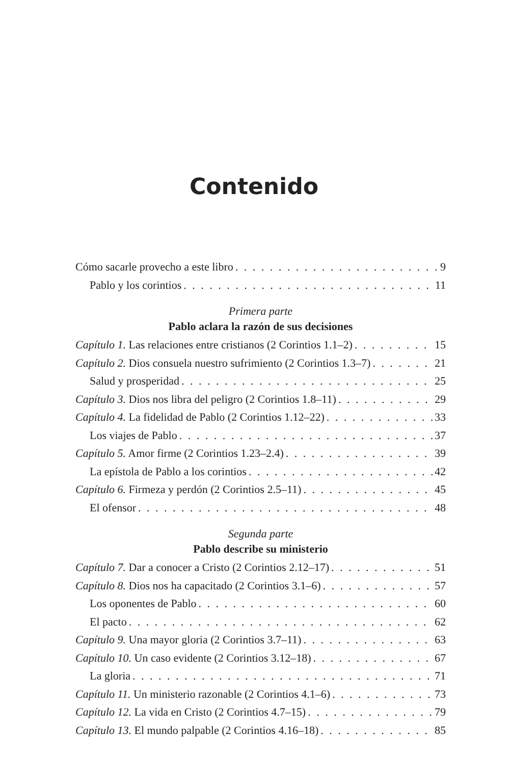Contenido
Cómo sacarle provecho a este libro 9
Pablo y los corintios 11
Primera parte
Pablo aclara la razón de sus decisiones
Capítulo 1. Las relaciones entre cristianos (2 Corintios 1.1–2) 15
Capítulo 2. Dios consuela nuestro sufrimiento (2 Corintios 1.3–7) 21
Salud y prosperidad 25
Capítulo 3. Dios nos libra del peligro (2 Corintios 1.8–11) 29
Capítulo 4. La fidelidad de Pablo (2 Corintios 1.12–22) 33
Los viajes de Pablo 37
Capítulo 5. Amor firme (2 Corintios 1.23–2.4) 39
La epístola de Pablo a los corintios 42
Capítulo 6. Firmeza y perdón (2 Corintios 2.5–11) 45
El ofensor 48
Segunda parte
Pablo describe su ministerio
Capítulo 7. Dar a conocer a Cristo (2 Corintios 2.12–17) 51
Capítulo 8. Dios nos ha capacitado (2 Corintios 3.1–6) 57
Los oponentes de Pablo 60
El pacto 62
Capítulo 9. Una mayor gloria (2 Corintios 3.7–11) 63
Capítulo 10. Un caso evidente (2 Corintios 3.12–18) 67
La gloria 71
Capítulo 11. Un ministerio razonable (2 Corintios 4.1–6) 73
Capítulo 12. La vida en Cristo (2 Corintios 4.7–15) 79
Capítulo 13. El mundo palpable (2 Corintios 4.16–18) 85